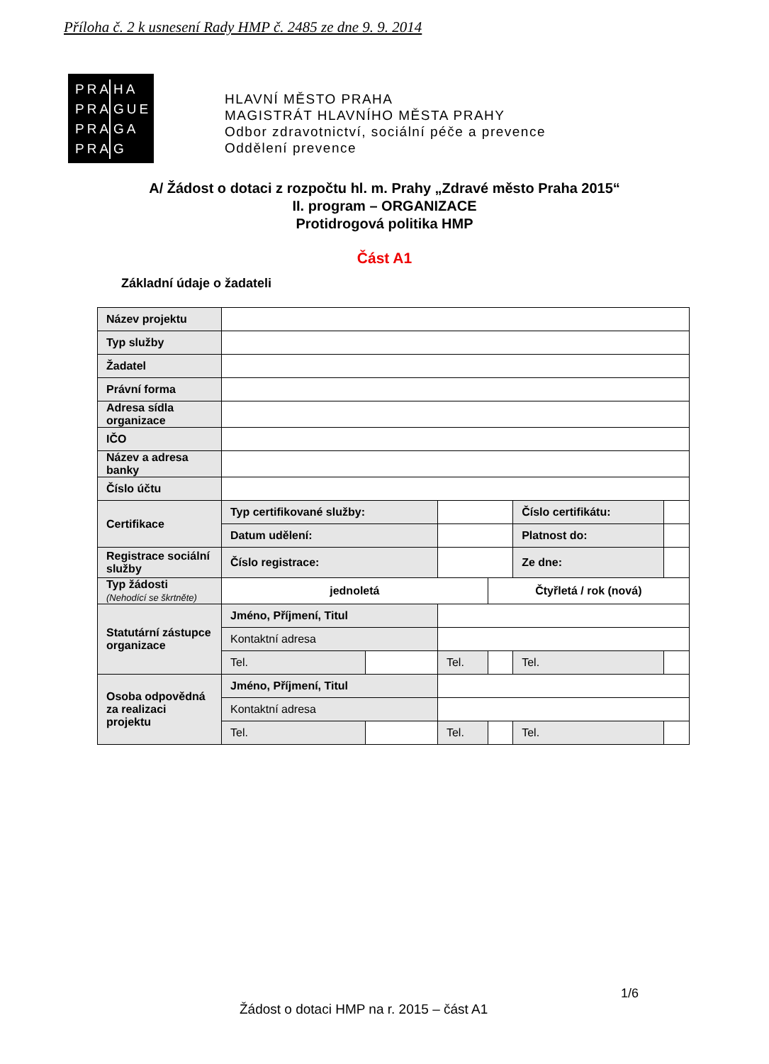Příloha č. 2 k usnesení Rady HMP č. 2485 ze dne 9. 9. 2014
PRA HA
PRA GUE
PRA GA
PRA G
HLAVNÍ MĚSTO PRAHA
MAGISTRÁT HLAVNÍHO MĚSTA PRAHY
Odbor zdravotnictví, sociální péče a prevence
Oddělení prevence
A/ Žádost o dotaci z rozpočtu hl. m. Prahy „Zdravé město Praha 2015“
II. program – ORGANIZACE
Protidrogová politika HMP
Část A1
Základní údaje o žadateli
| Název projektu | | | | | | |
| Typ služby | | | | | | |
| Žadatel | | | | | | |
| Právní forma | | | | | | |
| Adresa sídla organizace | | | | | | |
| IČO | | | | | | |
| Název a adresa banky | | | | | | |
| Číslo účtu | | | | | | |
| Certifikace | Typ certifikované služby: | | | | Číslo certifikátu: | |
| | Datum udělení: | | | | Platnost do: | |
| Registrace sociální služby | Číslo registrace: | | | | Ze dne: | |
| Typ žádosti (Nehodící se škrtněte) | jednoletá | | | Čtyřletá / rok (nová) | | |
| Statutární zástupce organizace | Jméno, Příjmení, Titul | | | | | |
| | Kontaktní adresa | | | | | |
| | Tel. | | Tel. | | Tel. | |
| Osoba odpovědná za realizaci projektu | Jméno, Příjmení, Titul | | | | | |
| | Kontaktní adresa | | | | | |
| | Tel. | | Tel. | | Tel. | |
1/6
Žádost o dotaci HMP na r. 2015 – část A1